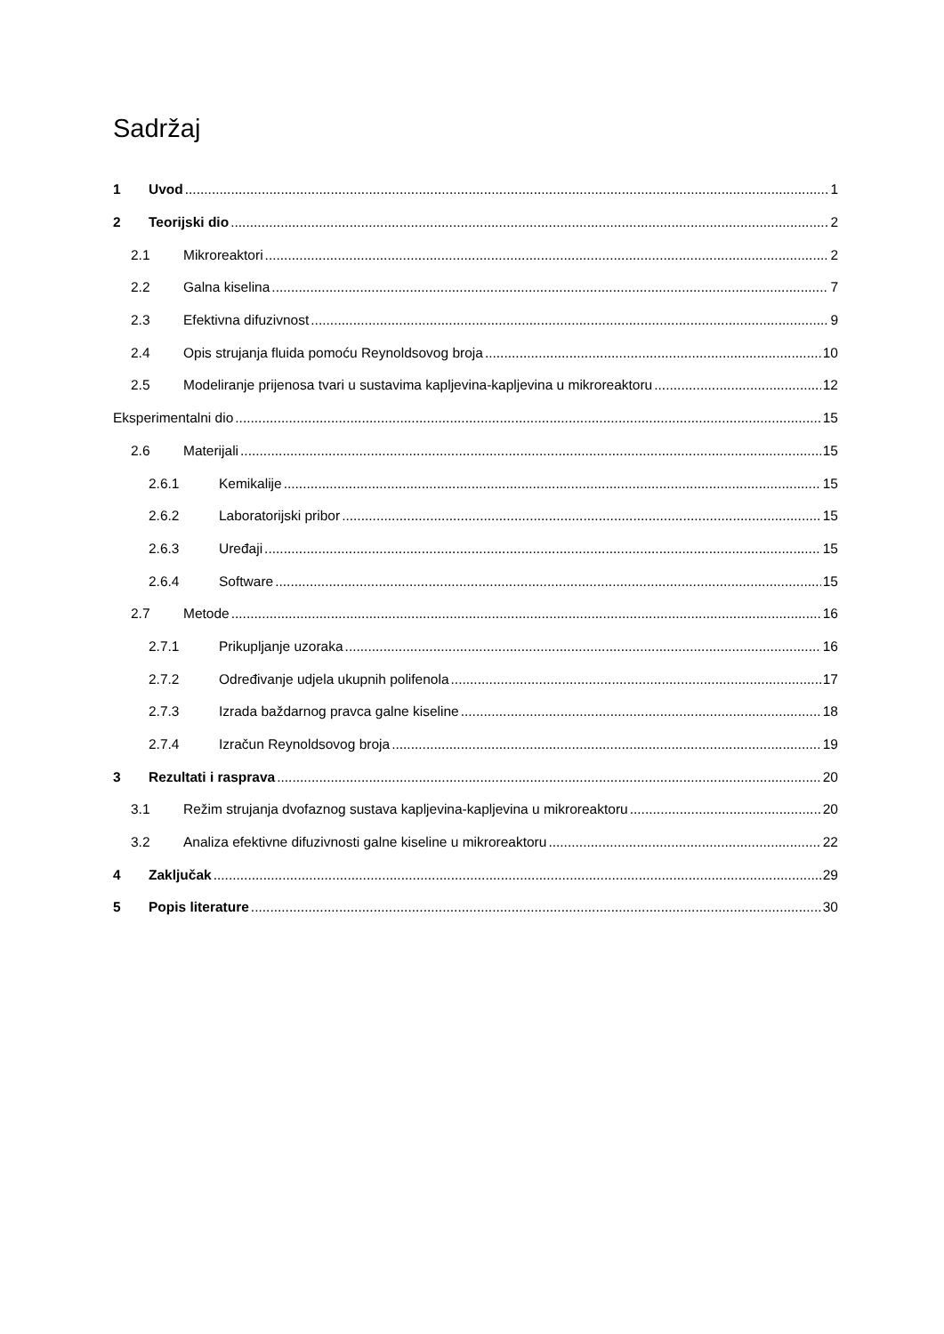Sadržaj
1 Uvod 1
2 Teorijski dio 2
2.1 Mikroreaktori 2
2.2 Galna kiselina 7
2.3 Efektivna difuzivnost 9
2.4 Opis strujanja fluida pomoću Reynoldsovog broja 10
2.5 Modeliranje prijenosa tvari u sustavima kapljevina-kapljevina u mikroreaktoru 12
Eksperimentalni dio 15
2.6 Materijali 15
2.6.1 Kemikalije 15
2.6.2 Laboratorijski pribor 15
2.6.3 Uređaji 15
2.6.4 Software 15
2.7 Metode 16
2.7.1 Prikupljanje uzoraka 16
2.7.2 Određivanje udjela ukupnih polifenola 17
2.7.3 Izrada baždarnog pravca galne kiseline 18
2.7.4 Izračun Reynoldsovog broja 19
3 Rezultati i rasprava 20
3.1 Režim strujanja dvofaznog sustava kapljevina-kapljevina u mikroreaktoru 20
3.2 Analiza efektivne difuzivnosti galne kiseline u mikroreaktoru 22
4 Zaključak 29
5 Popis literature 30